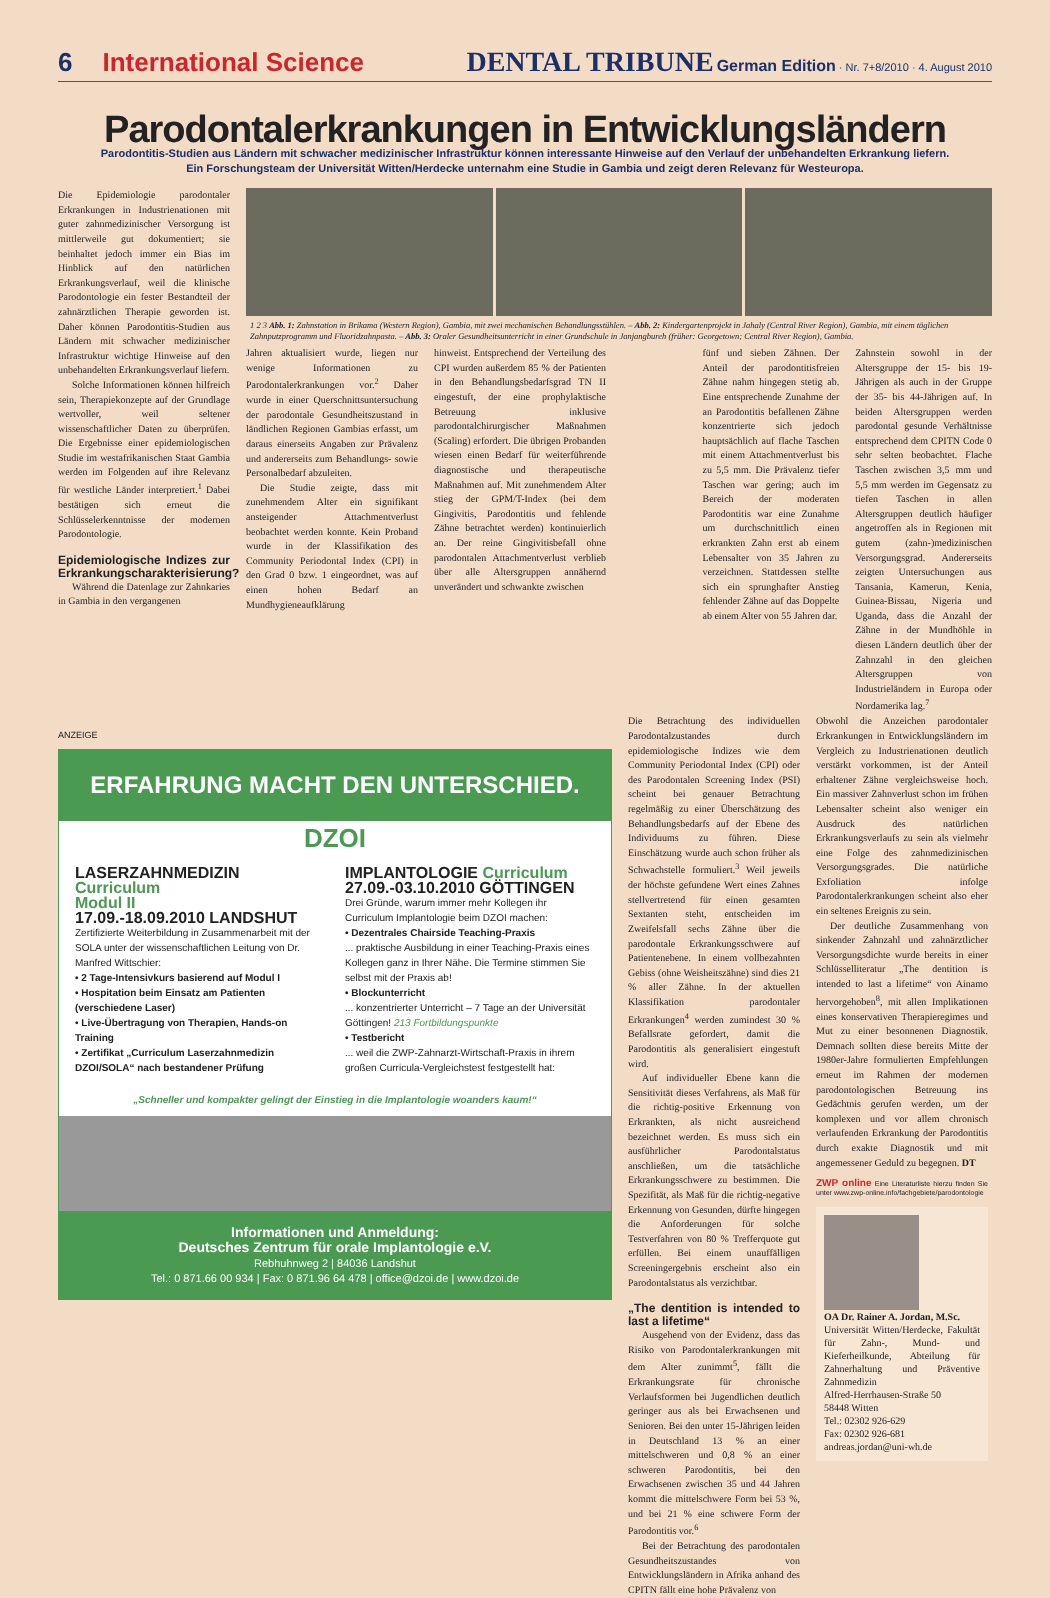6 International Science DENTAL TRIBUNE German Edition · Nr. 7+8/2010 · 4. August 2010
Parodontalerkrankungen in Entwicklungsländern
Parodontitis-Studien aus Ländern mit schwacher medizinischer Infrastruktur können interessante Hinweise auf den Verlauf der unbehandelten Erkrankung liefern.
Ein Forschungsteam der Universität Witten/Herdecke unternahm eine Studie in Gambia und zeigt deren Relevanz für Westeuropa.
Die Epidemiologie parodontaler Erkrankungen in Industrienationen mit guter zahnmedizinischer Versorgung ist mittlerweile gut dokumentiert; sie beinhaltet jedoch immer ein Bias im Hinblick auf den natürlichen Erkrankungsverlauf, weil die klinische Parodontologie ein fester Bestandteil der zahnärztlichen Therapie geworden ist. Daher können Parodontitis-Studien aus Ländern mit schwacher medizinischer Infrastruktur wichtige Hinweise auf den unbehandelten Erkrankungsverlauf liefern.
Solche Informationen können hilfreich sein, Therapiekonzepte auf der Grundlage wertvoller, weil seltener wissenschaftlicher Daten zu überprüfen. Die Ergebnisse einer epidemiologischen Studie im westafrikanischen Staat Gambia werden im Folgenden auf ihre Relevanz für westliche Länder interpretiert.<sup>1</sup> Dabei bestätigen sich erneut die Schlüsselerkenntnisse der modernen Parodontologie.
Epidemiologische Indizes zur Erkrankungscharakterisierung?
Während die Datenlage zur Zahnkaries in Gambia in den vergangenen
1 2 3 Abb. 1: Zahnstation in Brikama (Western Region), Gambia, mit zwei mechanischen Behandlungsstühlen. – Abb. 2: Kindergartenprojekt in Jahaly (Central River Region), Gambia, mit einem täglichen Zahnputzprogramm und Fluoridzahnpasta. – Abb. 3: Oraler Gesundheitsunterricht in einer Grundschule in Janjangbureh (früher: Georgetown; Central River Region), Gambia.
Jahren aktualisiert wurde, liegen nur wenige Informationen zu Parodontalerkrankungen vor.<sup>2</sup> Daher wurde in einer Querschnittsuntersuchung der parodontale Gesundheitszustand in ländlichen Regionen Gambias erfasst, um daraus einerseits Angaben zur Prävalenz und andererseits zum Behandlungs- sowie Personalbedarf abzuleiten.
Die Studie zeigte, dass mit zunehmendem Alter ein signifikant ansteigender Attachmentverlust beobachtet werden konnte. Kein Proband wurde in der Klassifikation des Community Periodontal Index (CPI) in den Grad 0 bzw. 1 eingeordnet, was auf einen hohen Bedarf an Mundhygieneaufklärung
hinweist. Entsprechend der Verteilung des CPI wurden außerdem 85 % der Patienten in den Behandlungsbedarfsgrad TN II eingestuft, der eine prophylaktische Betreuung inklusive parodontalchirurgischer Maßnahmen (Scaling) erfordert. Die übrigen Probanden wiesen einen Bedarf für weiterführende diagnostische und therapeutische Maßnahmen auf. Mit zunehmendem Alter stieg der GPM/T-Index (bei dem Gingivitis, Parodontitis und fehlende Zähne betrachtet werden) kontinuierlich an. Der reine Gingivitisbefall ohne parodontalen Attachmentverlust verblieb über alle Altersgruppen annähernd unverändert und schwankte zwischen
fünf und sieben Zähnen. Der Anteil der parodontitisfreien Zähne nahm hingegen stetig ab. Eine entsprechende Zunahme der an Parodontitis befallenen Zähne konzentrierte sich jedoch hauptsächlich auf flache Taschen mit einem Attachmentverlust bis zu 5,5 mm. Die Prävalenz tiefer Taschen war gering; auch im Bereich der moderaten Parodontitis war eine Zunahme um durchschnittlich einen erkrankten Zahn erst ab einem Lebensalter von 35 Jahren zu verzeichnen. Stattdessen stellte sich ein sprunghafter Anstieg fehlender Zähne auf das Doppelte ab einem Alter von 55 Jahren dar.
Zahnstein sowohl in der Altersgruppe der 15- bis 19-Jährigen als auch in der Gruppe der 35- bis 44-Jährigen auf. In beiden Altersgruppen werden parodontal gesunde Verhältnisse entsprechend dem CPITN Code 0 sehr selten beobachtet. Flache Taschen zwischen 3,5 mm und 5,5 mm werden im Gegensatz zu tiefen Taschen in allen Altersgruppen deutlich häufiger angetroffen als in Regionen mit gutem (zahn-)medizinischen Versorgungsgrad. Andererseits zeigten Untersuchungen aus Tansania, Kamerun, Kenia, Guinea-Bissau, Nigeria und Uganda, dass die Anzahl der Zähne in der Mundhöhle in diesen Ländern deutlich über der Zahnzahl in den gleichen Altersgruppen von Industrieländern in Europa oder Nordamerika lag.<sup>7</sup>
ANZEIGE
ERFAHRUNG MACHT DEN UNTERSCHIED.
DZOI
LASERZAHNMEDIZIN Curriculum
Modul II
17.09.-18.09.2010 LANDSHUT
Zertifizierte Weiterbildung in Zusammenarbeit mit der SOLA unter der wissenschaftlichen Leitung von Dr. Manfred Wittschier:
• 2 Tage-Intensivkurs basierend auf Modul I
• Hospitation beim Einsatz am Patienten (verschiedene Laser)
• Live-Übertragung von Therapien, Hands-on Training
• Zertifikat „Curriculum Laserzahnmedizin DZOI/SOLA“ nach bestandener Prüfung
IMPLANTOLOGIE Curriculum
27.09.-03.10.2010 GÖTTINGEN
Drei Gründe, warum immer mehr Kollegen ihr Curriculum Implantologie beim DZOI machen:
• Dezentrales Chairside Teaching-Praxis
... praktische Ausbildung in einer Teaching-Praxis eines Kollegen ganz in Ihrer Nähe. Die Termine stimmen Sie selbst mit der Praxis ab!
• Blockunterricht
... konzentrierter Unterricht – 7 Tage an der Universität Göttingen! 213 Fortbildungspunkte
• Testbericht
... weil die ZWP-Zahnarzt-Wirtschaft-Praxis in ihrem großen Curricula-Vergleichstest festgestellt hat:
„Schneller und kompakter gelingt der Einstieg in die Implantologie woanders kaum!“
Informationen und Anmeldung:
Deutsches Zentrum für orale Implantologie e.V.
Rebhuhnweg 2 | 84036 Landshut
Tel.: 0 871.66 00 934 | Fax: 0 871.96 64 478 | office@dzoi.de | www.dzoi.de
Die Betrachtung des individuellen Parodontalzustandes durch epidemiologische Indizes wie dem Community Periodontal Index (CPI) oder des Parodontalen Screening Index (PSI) scheint bei genauer Betrachtung regelmäßig zu einer Überschätzung des Behandlungsbedarfs auf der Ebene des Individuums zu führen. Diese Einschätzung wurde auch schon früher als Schwachstelle formuliert.<sup>3</sup> Weil jeweils der höchste gefundene Wert eines Zahnes stellvertretend für einen gesamten Sextanten steht, entscheiden im Zweifelsfall sechs Zähne über die parodontale Erkrankungsschwere auf Patientenebene. In einem vollbezahnten Gebiss (ohne Weisheitszähne) sind dies 21 % aller Zähne. In der aktuellen Klassifikation parodontaler Erkrankungen<sup>4</sup> werden zumindest 30 % Befallsrate gefordert, damit die Parodontitis als generalisiert eingestuft wird.
Auf individueller Ebene kann die Sensitivität dieses Verfahrens, als Maß für die richtig-positive Erkennung von Erkrankten, als nicht ausreichend bezeichnet werden. Es muss sich ein ausführlicher Parodontalstatus anschließen, um die tatsächliche Erkrankungsschwere zu bestimmen. Die Spezifität, als Maß für die richtig-negative Erkennung von Gesunden, dürfte hingegen die Anforderungen für solche Testverfahren von 80 % Trefferquote gut erfüllen. Bei einem unauffälligen Screeningergebnis erscheint also ein Parodontalstatus als verzichtbar.
„The dentition is intended to last a lifetime“
Ausgehend von der Evidenz, dass das Risiko von Parodontalerkrankungen mit dem Alter zunimmt<sup>5</sup>, fällt die Erkrankungsrate für chronische Verlaufsformen bei Jugendlichen deutlich geringer aus als bei Erwachsenen und Senioren. Bei den unter 15-Jährigen leiden in Deutschland 13 % an einer mittelschweren und 0,8 % an einer schweren Parodontitis, bei den Erwachsenen zwischen 35 und 44 Jahren kommt die mittelschwere Form bei 53 %, und bei 21 % eine schwere Form der Parodontitis vor.<sup>6</sup>
Bei der Betrachtung des parodontalen Gesundheitszustandes von Entwicklungsländern in Afrika anhand des CPITN fällt eine hohe Prävalenz von
Obwohl die Anzeichen parodontaler Erkrankungen in Entwicklungsländern im Vergleich zu Industrienationen deutlich verstärkt vorkommen, ist der Anteil erhaltener Zähne vergleichsweise hoch. Ein massiver Zahnverlust schon im frühen Lebensalter scheint also weniger ein Ausdruck des natürlichen Erkrankungsverlaufs zu sein als vielmehr eine Folge des zahnmedizinischen Versorgungsgrades. Die natürliche Exfoliation infolge Parodontalerkrankungen scheint also eher ein seltenes Ereignis zu sein.
Der deutliche Zusammenhang von sinkender Zahnzahl und zahnärztlicher Versorgungsdichte wurde bereits in einer Schlüsselliteratur „The dentition is intended to last a lifetime“ von Ainamo hervorgehoben<sup>8</sup>, mit allen Implikationen eines konservativen Therapieregimes und Mut zu einer besonnenen Diagnostik. Demnach sollten diese bereits Mitte der 1980er-Jahre formulierten Empfehlungen erneut im Rahmen der modernen parodontologischen Betreuung ins Gedächtnis gerufen werden, um der komplexen und vor allem chronisch verlaufenden Erkrankung der Parodontitis durch exakte Diagnostik und mit angemessener Geduld zu begegnen. DT
ZWP online Eine Literaturliste hierzu finden Sie unter www.zwp-online.info/fachgebiete/parodontologie
OA Dr. Rainer A. Jordan, M.Sc.
Universität Witten/Herdecke, Fakultät für Zahn-, Mund- und Kieferheilkunde, Abteilung für Zahnerhaltung und Präventive Zahnmedizin
Alfred-Herrhausen-Straße 50
58448 Witten
Tel.: 02302 926-629
Fax: 02302 926-681
andreas.jordan@uni-wh.de